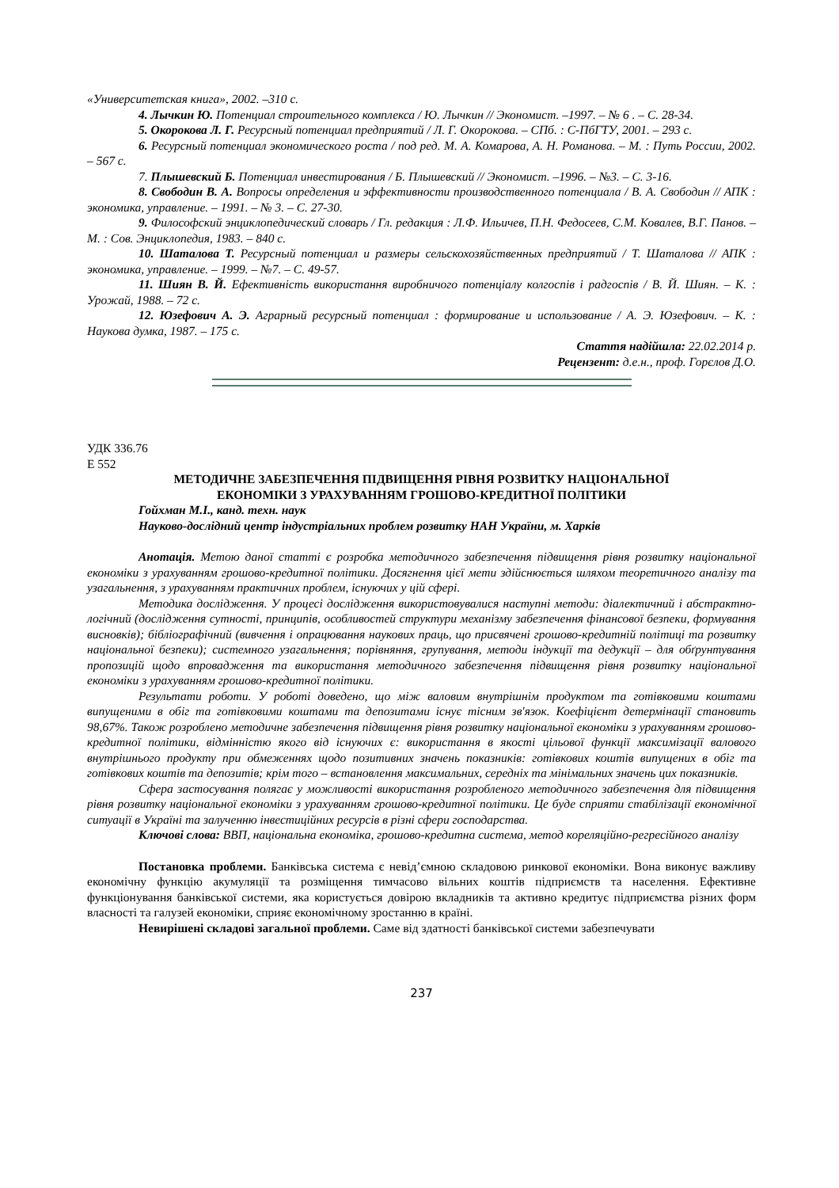«Университетская книга», 2002. –310 с.
4. Лычкин Ю. Потенциал строительного комплекса / Ю. Лычкин // Экономист. –1997. – № 6 . – С. 28-34.
5. Окорокова Л. Г. Ресурсный потенциал предприятий / Л. Г. Окорокова. – СПб. : С-ПбГТУ, 2001. – 293 с.
6. Ресурсный потенциал экономического роста / под ред. М. А. Комарова, А. Н. Романова. – М. : Путь России, 2002. – 567 с.
7. Плышевский Б. Потенциал инвестирования / Б. Плышевский // Экономист. –1996. – №3. – С. 3-16.
8. Свободин В. А. Вопросы определения и эффективности производственного потенциала / В. А. Свободин // АПК : экономика, управление. – 1991. – № 3. – С. 27-30.
9. Философский энциклопедический словарь / Гл. редакция : Л.Ф. Ильичев, П.Н. Федосеев, С.М. Ковалев, В.Г. Панов. – М. : Сов. Энциклопедия, 1983. – 840 с.
10. Шаталова Т. Ресурсный потенциал и размеры сельскохозяйственных предприятий / Т. Шаталова // АПК : экономика, управление. – 1999. – №7. – С. 49-57.
11. Шиян В. Й. Ефективність використання виробничого потенціалу колгоспів і радгоспів / В. Й. Шиян. – К. : Урожай, 1988. – 72 с.
12. Юзефович А. Э. Аграрный ресурсный потенциал : формирование и использование / А. Э. Юзефович. – К. : Наукова думка, 1987. – 175 с.
Стаття надійшла: 22.02.2014 р.
Рецензент: д.е.н., проф. Горєлов Д.О.
УДК 336.76
Е 552
МЕТОДИЧНЕ ЗАБЕЗПЕЧЕННЯ ПІДВИЩЕННЯ РІВНЯ РОЗВИТКУ НАЦІОНАЛЬНОЇ
ЕКОНОМІКИ З УРАХУВАННЯМ ГРОШОВО-КРЕДИТНОЇ ПОЛІТИКИ
Гойхман М.І., канд. техн. наук
Науково-дослідний центр індустріальних проблем розвитку НАН України, м. Харків
Анотація. Метою даної статті є розробка методичного забезпечення підвищення рівня розвитку національної економіки з урахуванням грошово-кредитної політики. Досягнення цієї мети здійснюється шляхом теоретичного аналізу та узагальнення, з урахуванням практичних проблем, існуючих у цій сфері.
Методика дослідження. У процесі дослідження використовувалися наступні методи: діалектичний і абстрактно-логічний (дослідження сутності, принципів, особливостей структури механізму забезпечення фінансової безпеки, формування висновків); бібліографічний (вивчення і опрацювання наукових праць, що присвячені грошово-кредитній політиці та розвитку національної безпеки); системного узагальнення; порівняння, групування, методи індукції та дедукції – для обґрунтування пропозицій щодо впровадження та використання методичного забезпечення підвищення рівня розвитку національної економіки з урахуванням грошово-кредитної політики.
Результати роботи. У роботі доведено, що між валовим внутрішнім продуктом та готівковими коштами випущеними в обіг та готівковими коштами та депозитами існує тісним зв'язок. Коефіцієнт детермінації становить 98,67%. Також розроблено методичне забезпечення підвищення рівня розвитку національної економіки з урахуванням грошово-кредитної політики, відмінністю якого від існуючих є: використання в якості цільової функції максимізації валового внутрішнього продукту при обмеженнях щодо позитивних значень показників: готівкових коштів випущених в обіг та готівкових коштів та депозитів; крім того – встановлення максимальних, середніх та мінімальних значень цих показників.
Сфера застосування полягає у можливості використання розробленого методичного забезпечення для підвищення рівня розвитку національної економіки з урахуванням грошово-кредитної політики. Це буде сприяти стабілізації економічної ситуації в Україні та залученню інвестиційних ресурсів в різні сфери господарства.
Ключові слова: ВВП, національна економіка, грошово-кредитна система, метод кореляційно-регресійного аналізу
Постановка проблеми. Банківська система є невід’ємною складовою ринкової економіки. Вона виконує важливу економічну функцію акумуляції та розміщення тимчасово вільних коштів підприємств та населення. Ефективне функціонування банківської системи, яка користується довірою вкладників та активно кредитує підприємства різних форм власності та галузей економіки, сприяє економічному зростанню в країні.
Невирішені складові загальної проблеми. Саме від здатності банківської системи забезпечувати
237